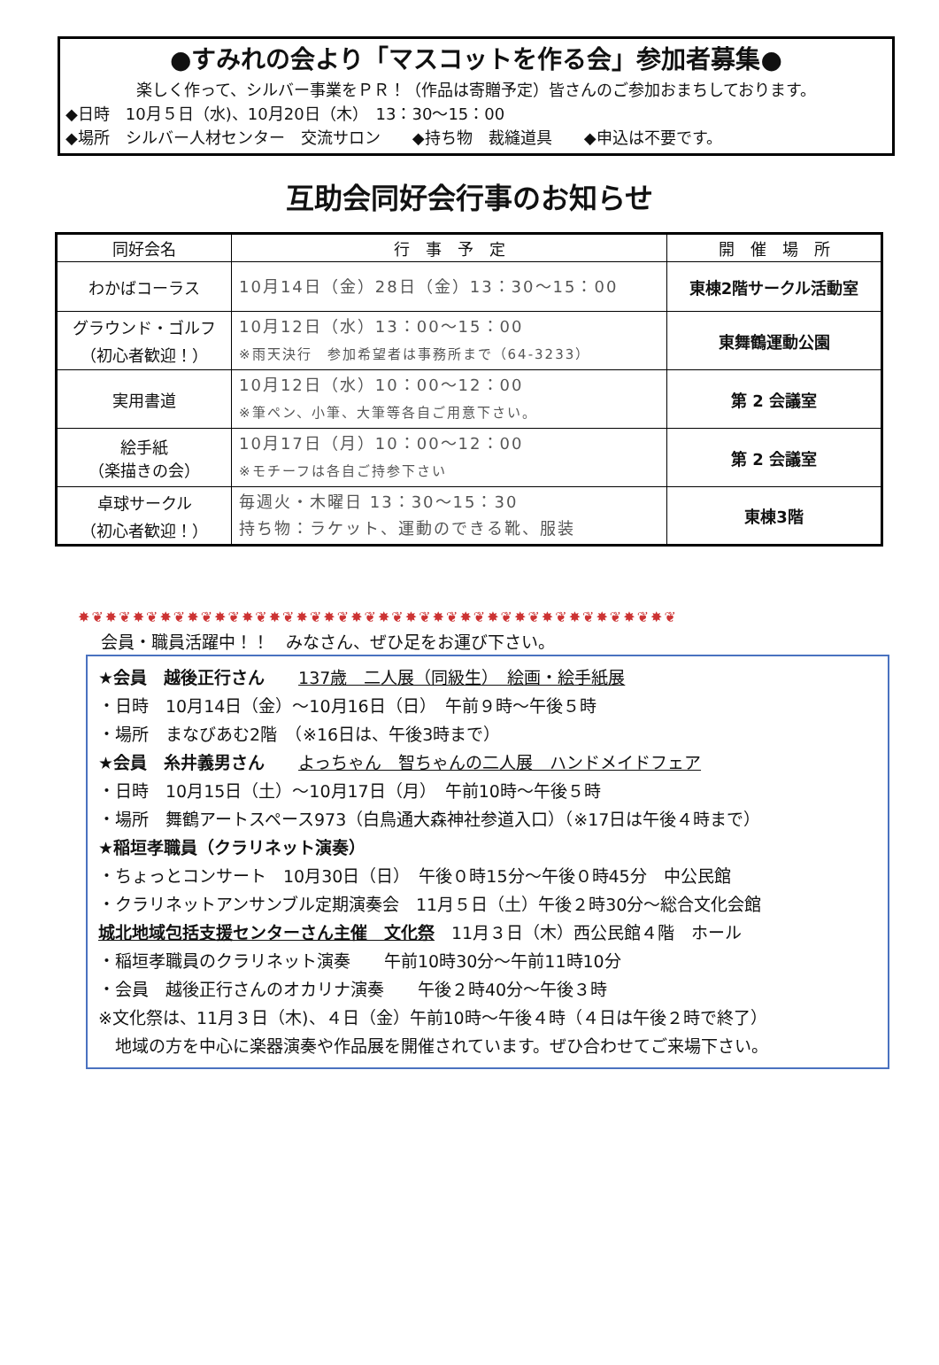●すみれの会より「マスコットを作る会」参加者募集●
楽しく作って、シルバー事業をＰＲ！（作品は寄贈予定）皆さんのご参加おまちしております。
◆日時　10月５日（水)、10月20日（木）　13：30〜15：00
◆場所　シルバー人材センター　交流サロン　　◆持ち物　裁縫道具　　◆申込は不要です。
互助会同好会行事のお知らせ
| 同好会名 | 行 事 予 定 | 開 催 場 所 |
| --- | --- | --- |
| わかばコーラス | 10月14日（金）28日（金）13：30〜15：00 | 東棟2階サークル活動室 |
| グラウンド・ゴルフ （初心者歓迎！） | 10月12日（水）13：00〜15：00 ※雨天決行 参加希望者は事務所まで（64-3233） | 東舞鶴運動公園 |
| 実用書道 | 10月12日（水）10：00〜12：00 ※筆ペン、小筆、大筆等各自ご用意下さい。 | 第 2 会議室 |
| 絵手紙 （楽描きの会） | 10月17日（月）10：00〜12：00 ※モチーフは各自ご持参下さい | 第 2 会議室 |
| 卓球サークル （初心者歓迎！） | 毎週火・木曜日 13：30〜15：30 持ち物：ラケット、運動のできる靴、服装 | 東棟3階 |
✸❦✸❦✸❦✸❦✸❦✸❦✸❦✸❦✸❦✸❦✸❦✸❦✸❦✸❦✸❦✸❦✸❦✸❦✸❦✸❦✸❦✸❦
会員・職員活躍中！！　みなさん、ぜひ足をお運び下さい。
★会員　越後正行さん　　137歳　二人展（同級生）　絵画・絵手紙展
・日時　10月14日（金）〜10月16日（日）　午前９時〜午後５時
・場所　まなびあむ2階　（※16日は、午後3時まで）
★会員　糸井義男さん　　よっちゃん　智ちゃんの二人展　ハンドメイドフェア
・日時　10月15日（土）〜10月17日（月）　午前10時〜午後５時
・場所　舞鶴アートスペース973（白鳥通大森神社参道入口）（※17日は午後４時まで）
★稲垣孝職員（クラリネット演奏）
・ちょっとコンサート　10月30日（日）　午後０時15分〜午後０時45分　中公民館
・クラリネットアンサンブル定期演奏会　11月５日（土）午後２時30分〜総合文化会館
城北地域包括支援センターさん主催　文化祭　11月３日（木）西公民館４階　ホール
・稲垣孝職員のクラリネット演奏　　午前10時30分〜午前11時10分
・会員　越後正行さんのオカリナ演奏　　午後２時40分〜午後３時
※文化祭は、11月３日（木)、４日（金）午前10時〜午後４時（４日は午後２時で終了）
　地域の方を中心に楽器演奏や作品展を開催されています。ぜひ合わせてご来場下さい。